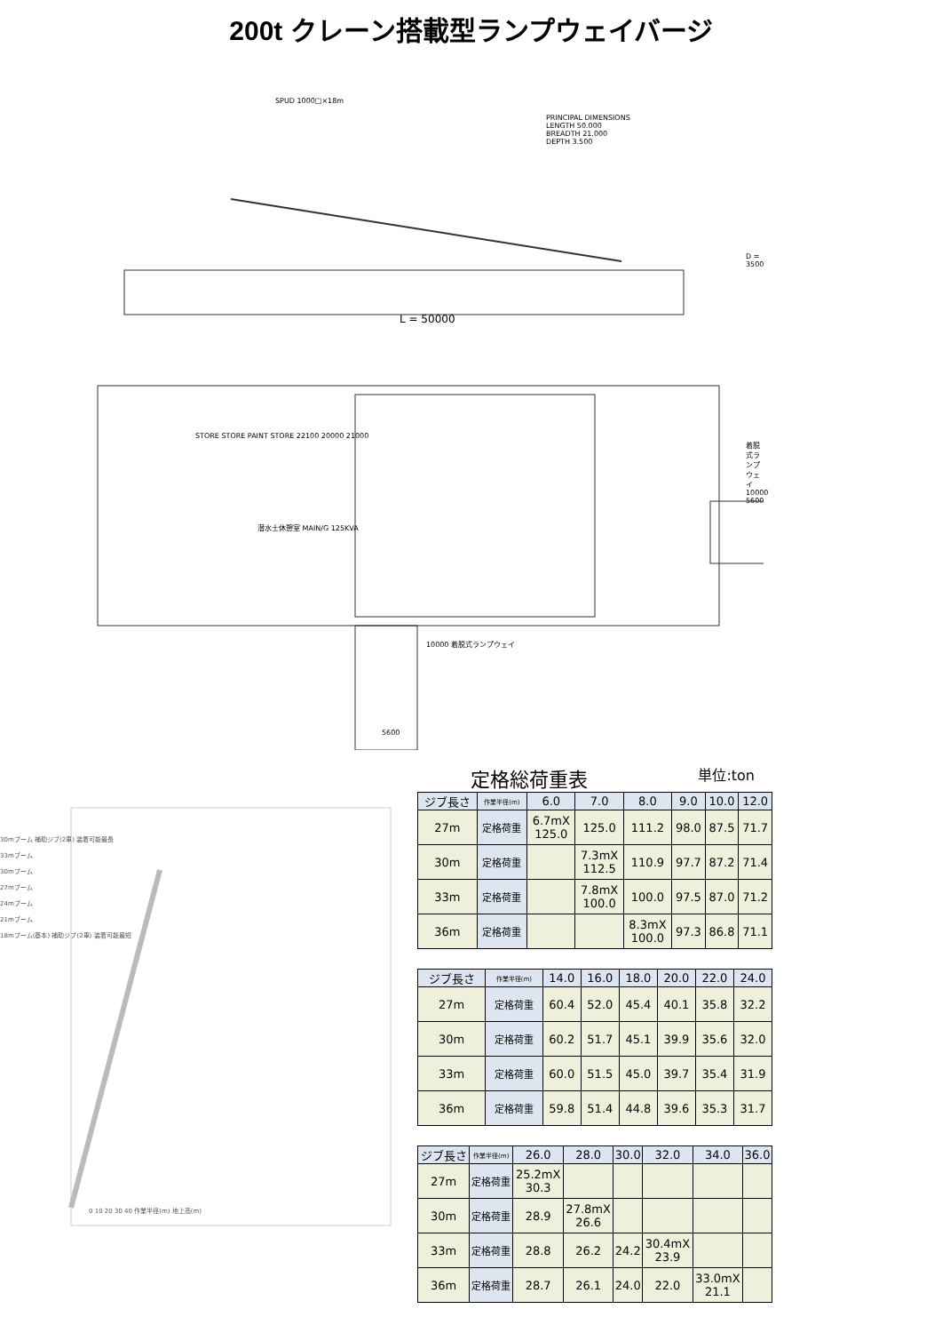200t クレーン搭載型ランプウェイバージ
SPUD 1000□×18m
PRINCIPAL DIMENSIONS
LENGTH 50.000
BREADTH 21.000
DEPTH 3.500
D = 3500
L = 50000
STORE STORE PAINT STORE 22100 20000 21000
着脱式ランプウェイ 10000 5600
潜水士休憩室 MAIN/G 125KVA
10000 着脱式ランプウェイ
5600
30mブーム 補助ジブ(2車) 装着可能最長
33mブーム
30mブーム
27mブーム
24mブーム
21mブーム
18mブーム(基本) 補助ジブ(2車) 装着可能最短
0 10 20 30 40 作業半径(m) 地上高(m)
定格総荷重表 単位:ton
| ジブ長さ | 作業半径(m) | 6.0 | 7.0 | 8.0 | 9.0 | 10.0 | 12.0 |
| --- | --- | --- | --- | --- | --- | --- | --- |
| 27m | 定格荷重 | 6.7mX 125.0 | 125.0 | 111.2 | 98.0 | 87.5 | 71.7 |
| 30m | 定格荷重 | | 7.3mX 112.5 | 110.9 | 97.7 | 87.2 | 71.4 |
| 33m | 定格荷重 | | 7.8mX 100.0 | 100.0 | 97.5 | 87.0 | 71.2 |
| 36m | 定格荷重 | | | 8.3mX 100.0 | 97.3 | 86.8 | 71.1 |
| ジブ長さ | 作業半径(m) | 14.0 | 16.0 | 18.0 | 20.0 | 22.0 | 24.0 |
| --- | --- | --- | --- | --- | --- | --- | --- |
| 27m | 定格荷重 | 60.4 | 52.0 | 45.4 | 40.1 | 35.8 | 32.2 |
| 30m | 定格荷重 | 60.2 | 51.7 | 45.1 | 39.9 | 35.6 | 32.0 |
| 33m | 定格荷重 | 60.0 | 51.5 | 45.0 | 39.7 | 35.4 | 31.9 |
| 36m | 定格荷重 | 59.8 | 51.4 | 44.8 | 39.6 | 35.3 | 31.7 |
| ジブ長さ | 作業半径(m) | 26.0 | 28.0 | 30.0 | 32.0 | 34.0 | 36.0 |
| --- | --- | --- | --- | --- | --- | --- | --- |
| 27m | 定格荷重 | 25.2mX 30.3 | | | | | |
| 30m | 定格荷重 | 28.9 | 27.8mX 26.6 | | | | |
| 33m | 定格荷重 | 28.8 | 26.2 | 24.2 | 30.4mX 23.9 | | |
| 36m | 定格荷重 | 28.7 | 26.1 | 24.0 | 22.0 | 33.0mX 21.1 | |